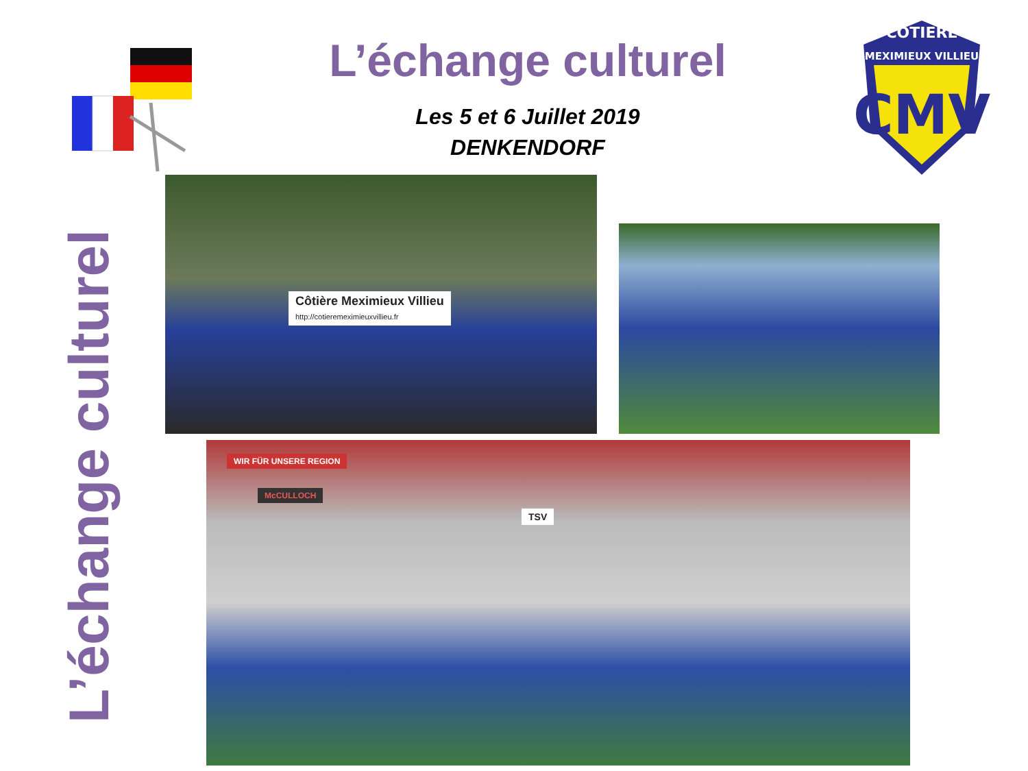L’échange culturel
Les 5 et 6 Juillet 2019
DENKENDORF
COTIERE
MEXIMIEUX VILLIEU
CMV
L’échange culturel
Côtière Meximieux Villieu
http://cotieremeximieuxvillieu.fr
WIR FÜR UNSERE REGION
McCULLOCH
TSV